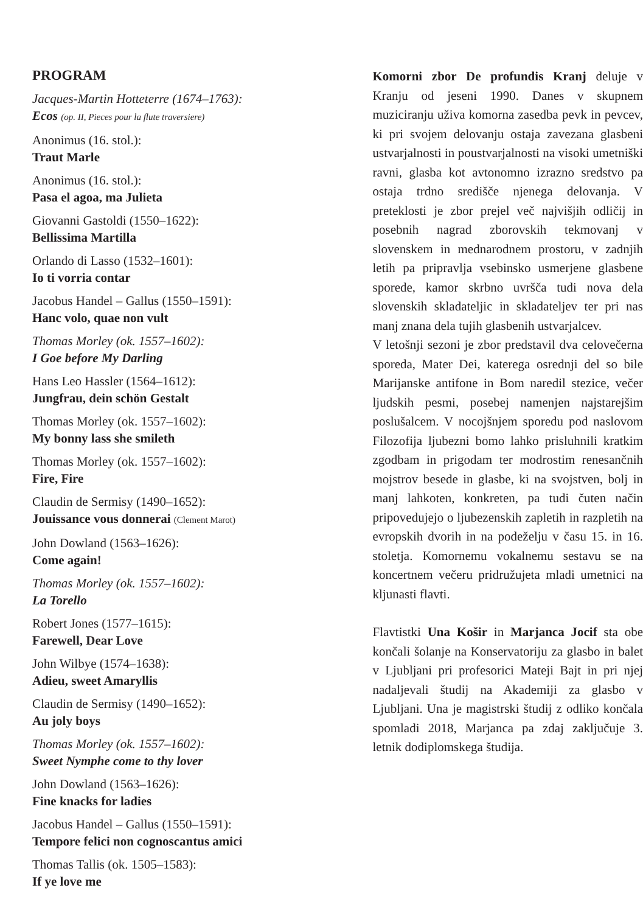PROGRAM
Jacques-Martin Hotteterre (1674–1763):
Ecos (op. II, Pieces pour la flute traversiere)
Anonimus (16. stol.):
Traut Marle
Anonimus (16. stol.):
Pasa el agoa, ma Julieta
Giovanni Gastoldi (1550–1622):
Bellissima Martilla
Orlando di Lasso (1532–1601):
Io ti vorria contar
Jacobus Handel – Gallus (1550–1591):
Hanc volo, quae non vult
Thomas Morley (ok. 1557–1602):
I Goe before My Darling
Hans Leo Hassler (1564–1612):
Jungfrau, dein schön Gestalt
Thomas Morley (ok. 1557–1602):
My bonny lass she smileth
Thomas Morley (ok. 1557–1602):
Fire, Fire
Claudin de Sermisy (1490–1652):
Jouissance vous donnerai (Clement Marot)
John Dowland (1563–1626):
Come again!
Thomas Morley (ok. 1557–1602):
La Torello
Robert Jones (1577–1615):
Farewell, Dear Love
John Wilbye (1574–1638):
Adieu, sweet Amaryllis
Claudin de Sermisy (1490–1652):
Au joly boys
Thomas Morley (ok. 1557–1602):
Sweet Nymphe come to thy lover
John Dowland (1563–1626):
Fine knacks for ladies
Jacobus Handel – Gallus (1550–1591):
Tempore felici non cognoscantus amici
Thomas Tallis (ok. 1505–1583):
If ye love me
Komorni zbor De profundis Kranj deluje v Kranju od jeseni 1990. Danes v skupnem muziciranju uživa komorna zasedba pevk in pevcev, ki pri svojem delovanju ostaja zavezana glasbeni ustvarjalnosti in poustvarjalnosti na visoki umetniški ravni, glasba kot avtonomno izrazno sredstvo pa ostaja trdno središče njenega delovanja. V preteklosti je zbor prejel več najvišjih odličij in posebnih nagrad zborovskih tekmovanj v slovenskem in mednarodnem prostoru, v zadnjih letih pa pripravlja vsebinsko usmerjene glasbene sporede, kamor skrbno uvršča tudi nova dela slovenskih skladateljic in skladateljev ter pri nas manj znana dela tujih glasbenih ustvarjalcev.
V letošnji sezoni je zbor predstavil dva celovečerna sporeda, Mater Dei, katerega osrednji del so bile Marijanske antifone in Bom naredil stezice, večer ljudskih pesmi, posebej namenjen najstarejšim poslušalcem. V nocojšnjem sporedu pod naslovom Filozofija ljubezni bomo lahko prisluhnili kratkim zgodbam in prigodam ter modrostim renesančnih mojstrov besede in glasbe, ki na svojstven, bolj in manj lahkoten, konkreten, pa tudi čuten način pripovedujejo o ljubezenskih zapletih in razpletih na evropskih dvorih in na podeželju v času 15. in 16. stoletja. Komornemu vokalnemu sestavu se na koncertnem večeru pridružujeta mladi umetnici na kljunasti flavti.
Flavtistki Una Košir in Marjanca Jocif sta obe končali šolanje na Konservatoriju za glasbo in balet v Ljubljani pri profesorici Mateji Bajt in pri njej nadaljevali študij na Akademiji za glasbo v Ljubljani. Una je magistrski študij z odliko končala spomladi 2018, Marjanca pa zdaj zaključuje 3. letnik dodiplomskega študija.